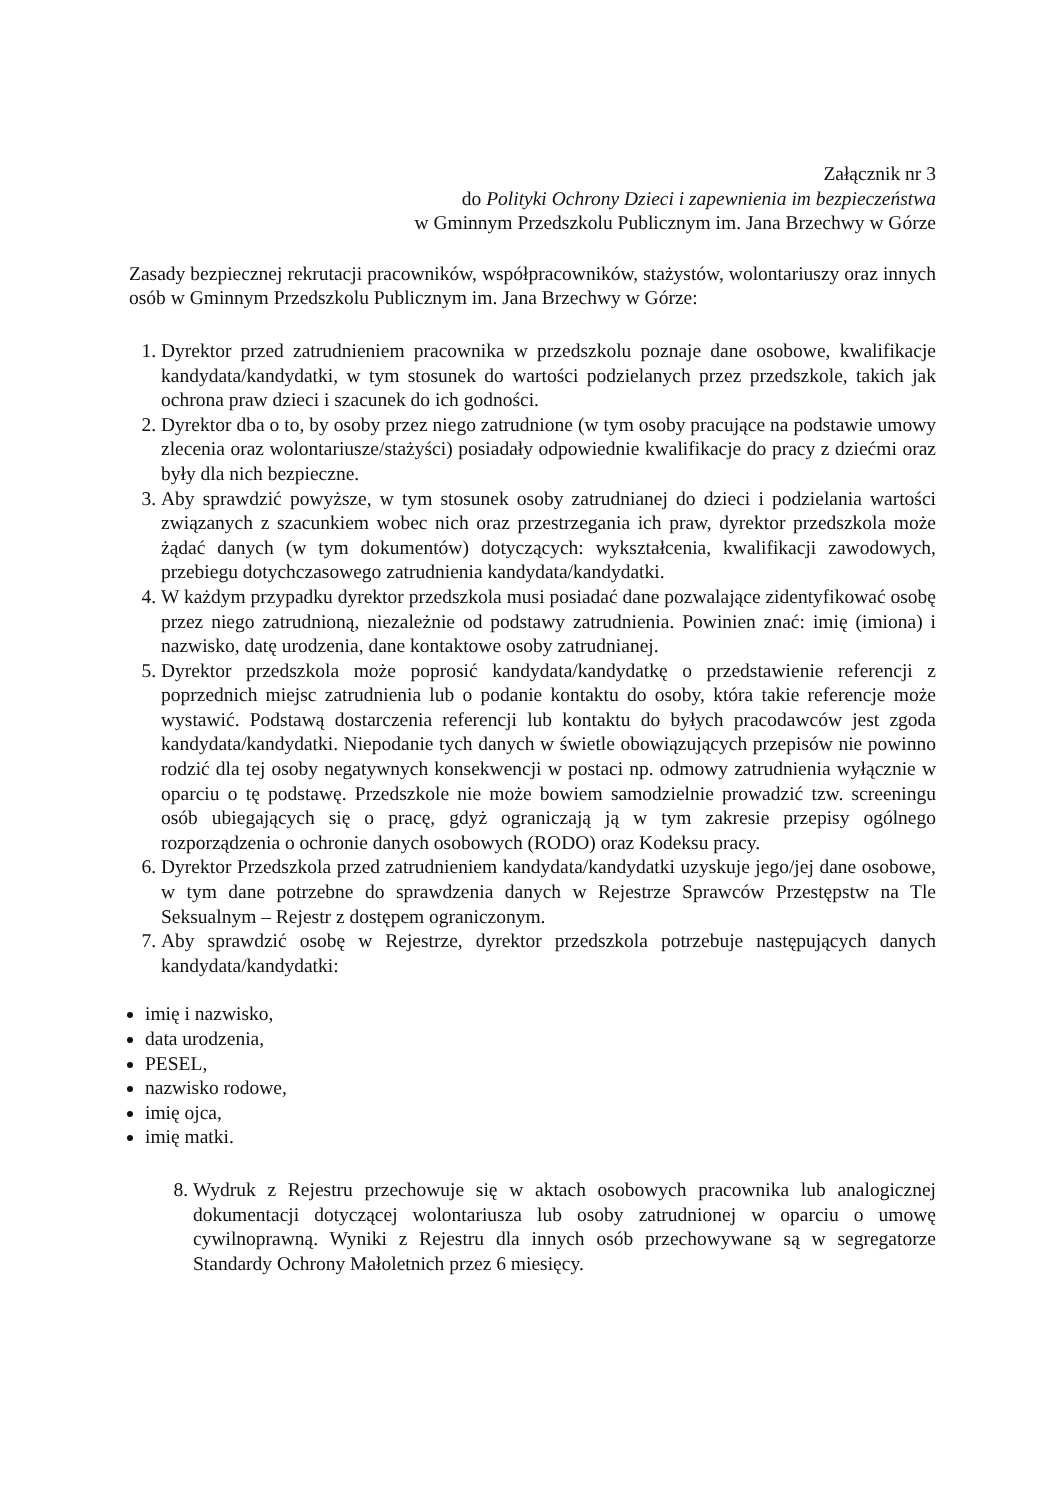Załącznik nr 3
do Polityki Ochrony Dzieci i zapewnienia im bezpieczeństwa
w Gminnym Przedszkolu Publicznym im. Jana Brzechwy w Górze
Zasady bezpiecznej rekrutacji pracowników, współpracowników, stażystów, wolontariuszy oraz innych osób w Gminnym Przedszkolu Publicznym im. Jana Brzechwy w Górze:
1. Dyrektor przed zatrudnieniem pracownika w przedszkolu poznaje dane osobowe, kwalifikacje kandydata/kandydatki, w tym stosunek do wartości podzielanych przez przedszkole, takich jak ochrona praw dzieci i szacunek do ich godności.
2. Dyrektor dba o to, by osoby przez niego zatrudnione (w tym osoby pracujące na podstawie umowy zlecenia oraz wolontariusze/stażyści) posiadały odpowiednie kwalifikacje do pracy z dziećmi oraz były dla nich bezpieczne.
3. Aby sprawdzić powyższe, w tym stosunek osoby zatrudnianej do dzieci i podzielania wartości związanych z szacunkiem wobec nich oraz przestrzegania ich praw, dyrektor przedszkola może żądać danych (w tym dokumentów) dotyczących: wykształcenia, kwalifikacji zawodowych, przebiegu dotychczasowego zatrudnienia kandydata/kandydatki.
4. W każdym przypadku dyrektor przedszkola musi posiadać dane pozwalające zidentyfikować osobę przez niego zatrudnioną, niezależnie od podstawy zatrudnienia. Powinien znać: imię (imiona) i nazwisko, datę urodzenia, dane kontaktowe osoby zatrudnianej.
5. Dyrektor przedszkola może poprosić kandydata/kandydatkę o przedstawienie referencji z poprzednich miejsc zatrudnienia lub o podanie kontaktu do osoby, która takie referencje może wystawić. Podstawą dostarczenia referencji lub kontaktu do byłych pracodawców jest zgoda kandydata/kandydatki. Niepodanie tych danych w świetle obowiązujących przepisów nie powinno rodzić dla tej osoby negatywnych konsekwencji w postaci np. odmowy zatrudnienia wyłącznie w oparciu o tę podstawę. Przedszkole nie może bowiem samodzielnie prowadzić tzw. screeningu osób ubiegających się o pracę, gdyż ograniczają ją w tym zakresie przepisy ogólnego rozporządzenia o ochronie danych osobowych (RODO) oraz Kodeksu pracy.
6. Dyrektor Przedszkola przed zatrudnieniem kandydata/kandydatki uzyskuje jego/jej dane osobowe, w tym dane potrzebne do sprawdzenia danych w Rejestrze Sprawców Przestępstw na Tle Seksualnym – Rejestr z dostępem ograniczonym.
7. Aby sprawdzić osobę w Rejestrze, dyrektor przedszkola potrzebuje następujących danych kandydata/kandydatki:
imię i nazwisko,
data urodzenia,
PESEL,
nazwisko rodowe,
imię ojca,
imię matki.
8. Wydruk z Rejestru przechowuje się w aktach osobowych pracownika lub analogicznej dokumentacji dotyczącej wolontariusza lub osoby zatrudnionej w oparciu o umowę cywilnoprawną. Wyniki z Rejestru dla innych osób przechowywane są w segregatorze Standardy Ochrony Małoletnich przez 6 miesięcy.